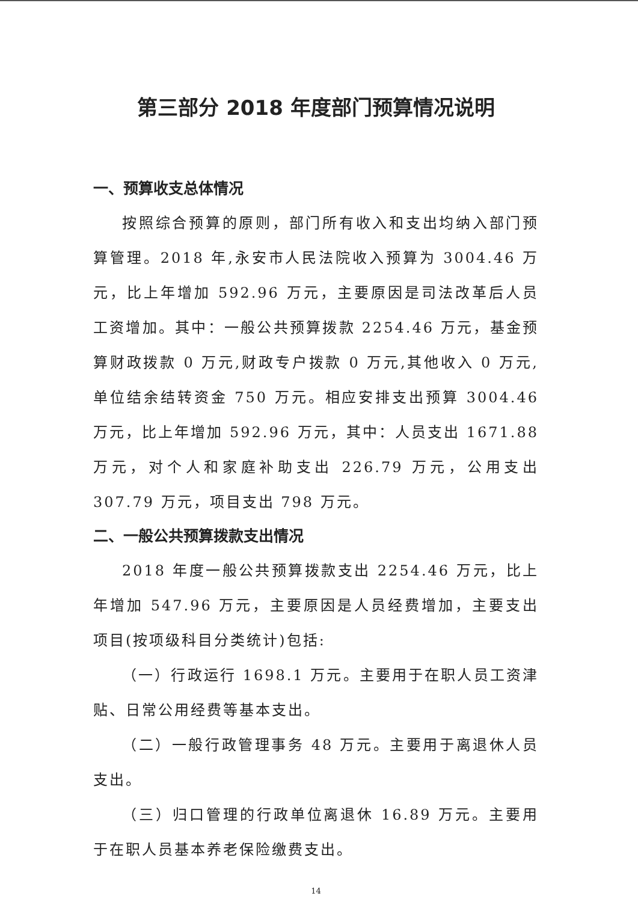第三部分 2018 年度部门预算情况说明
一、预算收支总体情况
按照综合预算的原则，部门所有收入和支出均纳入部门预算管理。2018 年,永安市人民法院收入预算为 3004.46 万元，比上年增加 592.96 万元，主要原因是司法改革后人员工资增加。其中：一般公共预算拨款 2254.46 万元，基金预算财政拨款 0 万元,财政专户拨款 0 万元,其他收入 0 万元,单位结余结转资金 750 万元。相应安排支出预算 3004.46 万元，比上年增加 592.96 万元，其中：人员支出 1671.88 万元，对个人和家庭补助支出 226.79 万元，公用支出 307.79 万元，项目支出 798 万元。
二、一般公共预算拨款支出情况
2018 年度一般公共预算拨款支出 2254.46 万元，比上年增加 547.96 万元，主要原因是人员经费增加，主要支出项目(按项级科目分类统计)包括:
（一）行政运行 1698.1 万元。主要用于在职人员工资津贴、日常公用经费等基本支出。
（二）一般行政管理事务 48 万元。主要用于离退休人员支出。
（三）归口管理的行政单位离退休 16.89 万元。主要用于在职人员基本养老保险缴费支出。
14